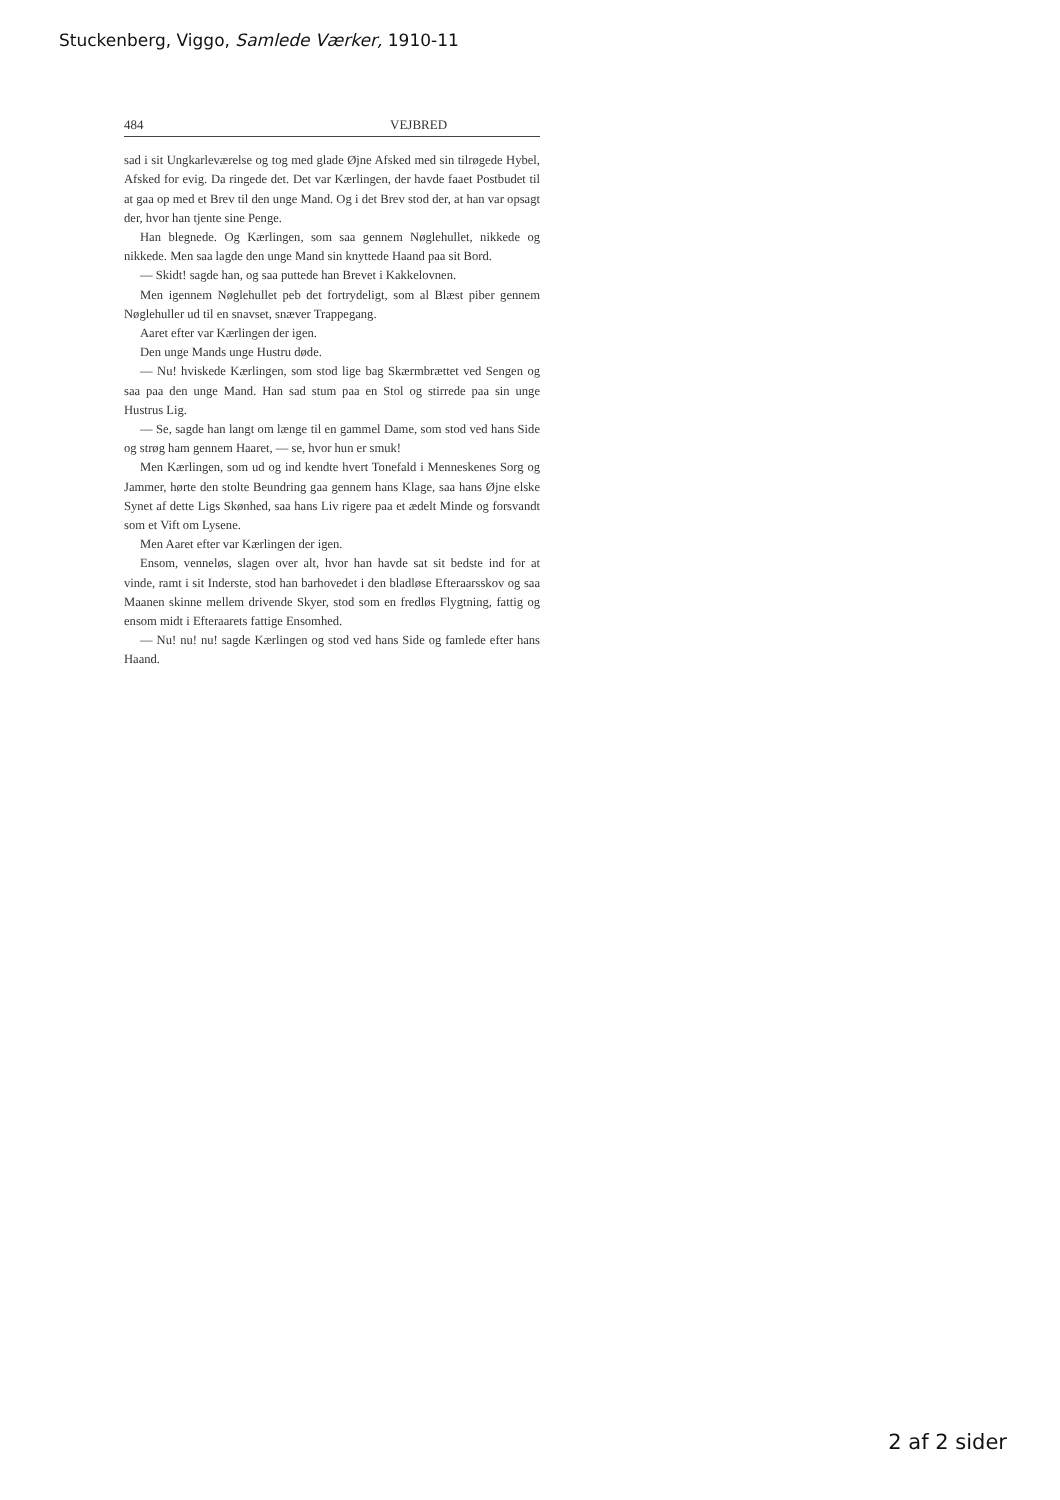Stuckenberg, Viggo, Samlede Værker, 1910-11
484 VEJBRED
sad i sit Ungkarleværelse og tog med glade Øjne Afsked med sin tilrøgede Hybel, Afsked for evig. Da ringede det. Det var Kærlingen, der havde faaet Postbudet til at gaa op med et Brev til den unge Mand. Og i det Brev stod der, at han var opsagt der, hvor han tjente sine Penge.
Han blegnede. Og Kærlingen, som saa gennem Nøglehullet, nikkede og nikkede. Men saa lagde den unge Mand sin knyttede Haand paa sit Bord.
— Skidt! sagde han, og saa puttede han Brevet i Kakkelovnen.
Men igennem Nøglehullet peb det fortrydeligt, som al Blæst piber gennem Nøglehuller ud til en snavset, snæver Trappegang.
Aaret efter var Kærlingen der igen.
Den unge Mands unge Hustru døde.
— Nu! hviskede Kærlingen, som stod lige bag Skærmbrættet ved Sengen og saa paa den unge Mand. Han sad stum paa en Stol og stirrede paa sin unge Hustrus Lig.
— Se, sagde han langt om længe til en gammel Dame, som stod ved hans Side og strøg ham gennem Haaret, — se, hvor hun er smuk!
Men Kærlingen, som ud og ind kendte hvert Tonefald i Menneskenes Sorg og Jammer, hørte den stolte Beundring gaa gennem hans Klage, saa hans Øjne elske Synet af dette Ligs Skønhed, saa hans Liv rigere paa et ædelt Minde og forsvandt som et Vift om Lysene.
Men Aaret efter var Kærlingen der igen.
Ensom, venneløs, slagen over alt, hvor han havde sat sit bedste ind for at vinde, ramt i sit Inderste, stod han barhovedet i den bladløse Efteraarsskov og saa Maanen skinne mellem drivende Skyer, stod som en fredløs Flygtning, fattig og ensom midt i Efteraarets fattige Ensomhed.
— Nu! nu! nu! sagde Kærlingen og stod ved hans Side og famlede efter hans Haand.
2 af 2 sider